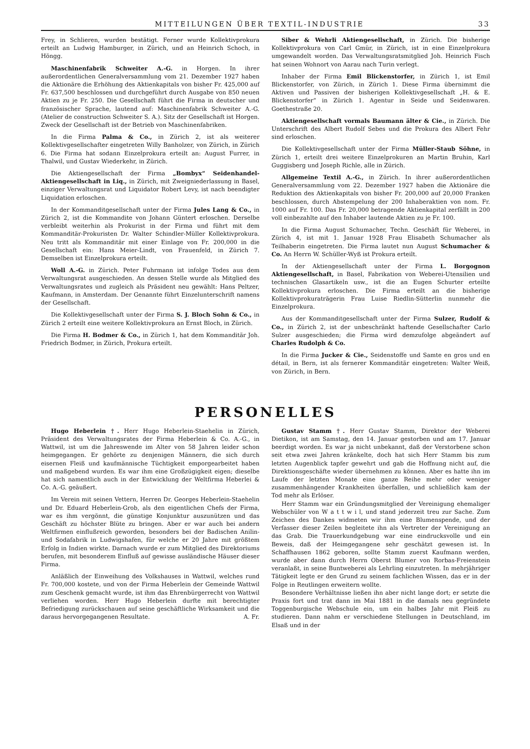MITTEILUNGEN ÜBER TEXTIL-INDUSTRIE 33
Frey, in Schlieren, wurden bestätigt. Ferner wurde Kollektivprokura erteilt an Ludwig Hamburger, in Zürich, und an Heinrich Schoch, in Höngg.
Maschinenfabrik Schweiter A.-G. in Horgen. In ihrer außerordentlichen Generalversammlung vom 21. Dezember 1927 haben die Aktionäre die Erhöhung des Aktienkapitals von bisher Fr. 425,000 auf Fr. 637,500 beschlossen und durchgeführt durch Ausgabe von 850 neuen Aktien zu je Fr. 250. Die Gesellschaft führt die Firma in deutscher und französischer Sprache, lautend auf: Maschinenfabrik Schweiter A.-G. (Atelier de construction Schweiter S. A.). Sitz der Gesellschaft ist Horgen. Zweck der Gesellschaft ist der Betrieb von Maschinenfabriken.
In die Firma Palma & Co., in Zürich 2, ist als weiterer Kollektivgesellschafter eingetreten Willy Banholzer, von Zürich, in Zürich 6. Die Firma hat sodann Einzelprokura erteilt an: August Furrer, in Thalwil, und Gustav Wiederkehr, in Zürich.
Die Aktiengesellschaft der Firma „Bombyx“ Seidenhandel-Aktiengesellschaft in Liq., in Zürich, mit Zweigniederlassung in Basel, einziger Verwaltungsrat und Liquidator Robert Levy, ist nach beendigter Liquidation erloschen.
In der Kommanditgesellschaft unter der Firma Jules Lang & Co., in Zürich 2, ist die Kommandite von Johann Güntert erloschen. Derselbe verbleibt weiterhin als Prokurist in der Firma und führt mit dem Kommanditär-Prokuristen Dr. Walter Schindler-Müller Kollektivprokura. Neu tritt als Kommanditär mit einer Einlage von Fr. 200,000 in die Gesellschaft ein: Hans Meier-Lindt, von Frauenfeld, in Zürich 7. Demselben ist Einzelprokura erteilt.
Woll A.-G. in Zürich. Peter Fuhrmann ist infolge Todes aus dem Verwaltungsrat ausgeschieden. An dessen Stelle wurde als Mitglied des Verwaltungsrates und zugleich als Präsident neu gewählt: Hans Peltzer, Kaufmann, in Amsterdam. Der Genannte führt Einzelunterschrift namens der Gesellschaft.
Die Kollektivgesellschaft unter der Firma S. J. Bloch Sohn & Co., in Zürich 2 erteilt eine weitere Kollektivprokura an Ernst Bloch, in Zürich.
Die Firma H. Bodmer & Co., in Zürich 1, hat dem Kommanditär Joh. Friedrich Bodmer, in Zürich, Prokura erteilt.
Siber & Wehrli Aktiengesellschaft, in Zürich. Die bisherige Kollektivprokura von Carl Gmür, in Zürich, ist in eine Einzelprokura umgewandelt worden. Das Verwaltungsratsmitglied Joh. Heinrich Fisch hat seinen Wohnort von Aarau nach Turin verlegt.
Inhaber der Firma Emil Blickenstorfer, in Zürich 1, ist Emil Blickenstorfer, von Zürich, in Zürich 1. Diese Firma übernimmt die Aktiven und Passiven der bisherigen Kollektivgesellschaft „H. & E. Blickenstorfer“ in Zürich 1. Agentur in Seide und Seidenwaren. Goethestraße 20.
Aktiengesellschaft vormals Baumann älter & Cie., in Zürich. Die Unterschrift des Albert Rudolf Sebes und die Prokura des Albert Fehr sind erloschen.
Die Kollektivgesellschaft unter der Firma Müller-Staub Söhne, in Zürich 1, erteilt drei weitere Einzelprokuren an Martin Bruhin, Karl Guggisberg und Joseph Richle, alle in Zürich.
Allgemeine Textil A.-G., in Zürich. In ihrer außerordentlichen Generalversammlung vom 22. Dezember 1927 haben die Aktionäre die Reduktion des Aktienkapitals von bisher Fr. 200,000 auf 20,000 Franken beschlossen, durch Abstempelung der 200 Inhaberaktien von nom. Fr. 1000 auf Fr. 100. Das Fr. 20,000 betragende Aktienkapital zerfällt in 200 voll einbezahlte auf den Inhaber lautende Aktien zu je Fr. 100.
In die Firma August Schumacher, Techn. Geschäft für Weberei, in Zürich 4, ist mit 1. Januar 1928 Frau Elisabeth Schumacher als Teilhaberin eingetreten. Die Firma lautet nun August Schumacher & Co. An Herrn W. Schüller-Wyß ist Prokura erteilt.
In der Aktiengesellschaft unter der Firma L. Borgognon Aktiengesellschaft, in Basel, Fabrikation von Weberei-Utensilien und technischen Glasartikeln usw., ist die an Eugen Schurter erteilte Kollektivprokura erloschen. Die Firma erteilt an die bisherige Kollektivprokuraträgerin Frau Luise Riedlin-Sütterlin nunmehr die Einzelprokura.
Aus der Kommanditgesellschaft unter der Firma Sulzer, Rudolf & Co., in Zürich 2, ist der unbeschränkt haftende Gesellschafter Carlo Sulzer ausgeschieden; die Firma wird demzufolge abgeändert auf Charles Rudolph & Co.
In die Firma Jucker & Cie., Seidenstoffe und Samte en gros und en détail, in Bern, ist als fernerer Kommanditär eingetreten: Walter Weiß, von Zürich, in Bern.
PERSONELLES
Hugo Heberlein †. Herr Hugo Heberlein-Staehelin in Zürich, Präsident des Verwaltungsrates der Firma Heberlein & Co. A.-G., in Wattwil, ist um die Jahreswende im Alter von 58 Jahren leider schon heimgegangen. Er gehörte zu denjenigen Männern, die sich durch eisernen Fleiß und kaufmännische Tüchtigkeit emporgearbeitet haben und maßgebend wurden. Es war ihm eine Großzügigkeit eigen; dieselbe hat sich namentlich auch in der Entwicklung der Weltfirma Heberlei & Co. A.-G. geäußert.
Im Verein mit seinen Vettern, Herren Dr. Georges Heberlein-Staehelin und Dr. Eduard Heberlein-Grob, als den eigentlichen Chefs der Firma, war es ihm vergönnt, die günstige Konjunktur auszunützen und das Geschäft zu höchster Blüte zu bringen. Aber er war auch bei andern Weltfirmen einflußreich geworden, besonders bei der Badischen Anilin- und Sodafabrik in Ludwigshafen, für welche er 20 Jahre mit größtem Erfolg in Indien wirkte. Darnach wurde er zum Mitglied des Direktoriums berufen, mit besonderem Einfluß auf gewisse ausländische Häuser dieser Firma.
Anläßlich der Einweihung des Volkshauses in Wattwil, welches rund Fr. 700,000 kostete, und von der Firma Heberlein der Gemeinde Wattwil zum Geschenk gemacht wurde, ist ihm das Ehrenbürgerrecht von Wattwil verliehen worden. Herr Hugo Heberlein durfte mit berechtigter Befriedigung zurückschauen auf seine geschäftliche Wirksamkeit und die daraus hervorgegangenen Resultate. A. Fr.
Gustav Stamm †. Herr Gustav Stamm, Direktor der Weberei Dietikon, ist am Samstag, den 14. Januar gestorben und am 17. Januar beerdigt worden. Es war ja nicht unbekannt, daß der Verstorbene schon seit etwa zwei Jahren kränkelte, doch hat sich Herr Stamm bis zum letzten Augenblick tapfer gewehrt und gab die Hoffnung nicht auf, die Direktionsgeschäfte wieder übernehmen zu können. Aber es hatte ihn im Laufe der letzten Monate eine ganze Reihe mehr oder weniger zusammenhängender Krankheiten überfallen, und schließlich kam der Tod mehr als Erlöser.
Herr Stamm war ein Gründungsmitglied der Vereinigung ehemaliger Webschüler von W a t t w i l, und stand jederzeit treu zur Sache. Zum Zeichen des Dankes widmeten wir ihm eine Blumenspende, und der Verfasser dieser Zeilen begleitete ihn als Vertreter der Vereinigung an das Grab. Die Trauerkundgebung war eine eindrucksvolle und ein Beweis, daß der Heimgegangene sehr geschätzt gewesen ist. In Schaffhausen 1862 geboren, sollte Stamm zuerst Kaufmann werden, wurde aber dann durch Herrn Oberst Blumer von Rorbas-Freienstein veranlaßt, in seine Buntweberei als Lehrling einzutreten. In mehrjähriger Tätigkeit legte er den Grund zu seinem fachlichen Wissen, das er in der Folge in Reutlingen erweitern wollte.
Besondere Verhältnisse ließen ihn aber nicht lange dort; er setzte die Praxis fort und trat dann im Mai 1881 in die damals neu gegründete Toggenburgische Webschule ein, um ein halbes Jahr mit Fleiß zu studieren. Dann nahm er verschiedene Stellungen in Deutschland, im Elsaß und in der